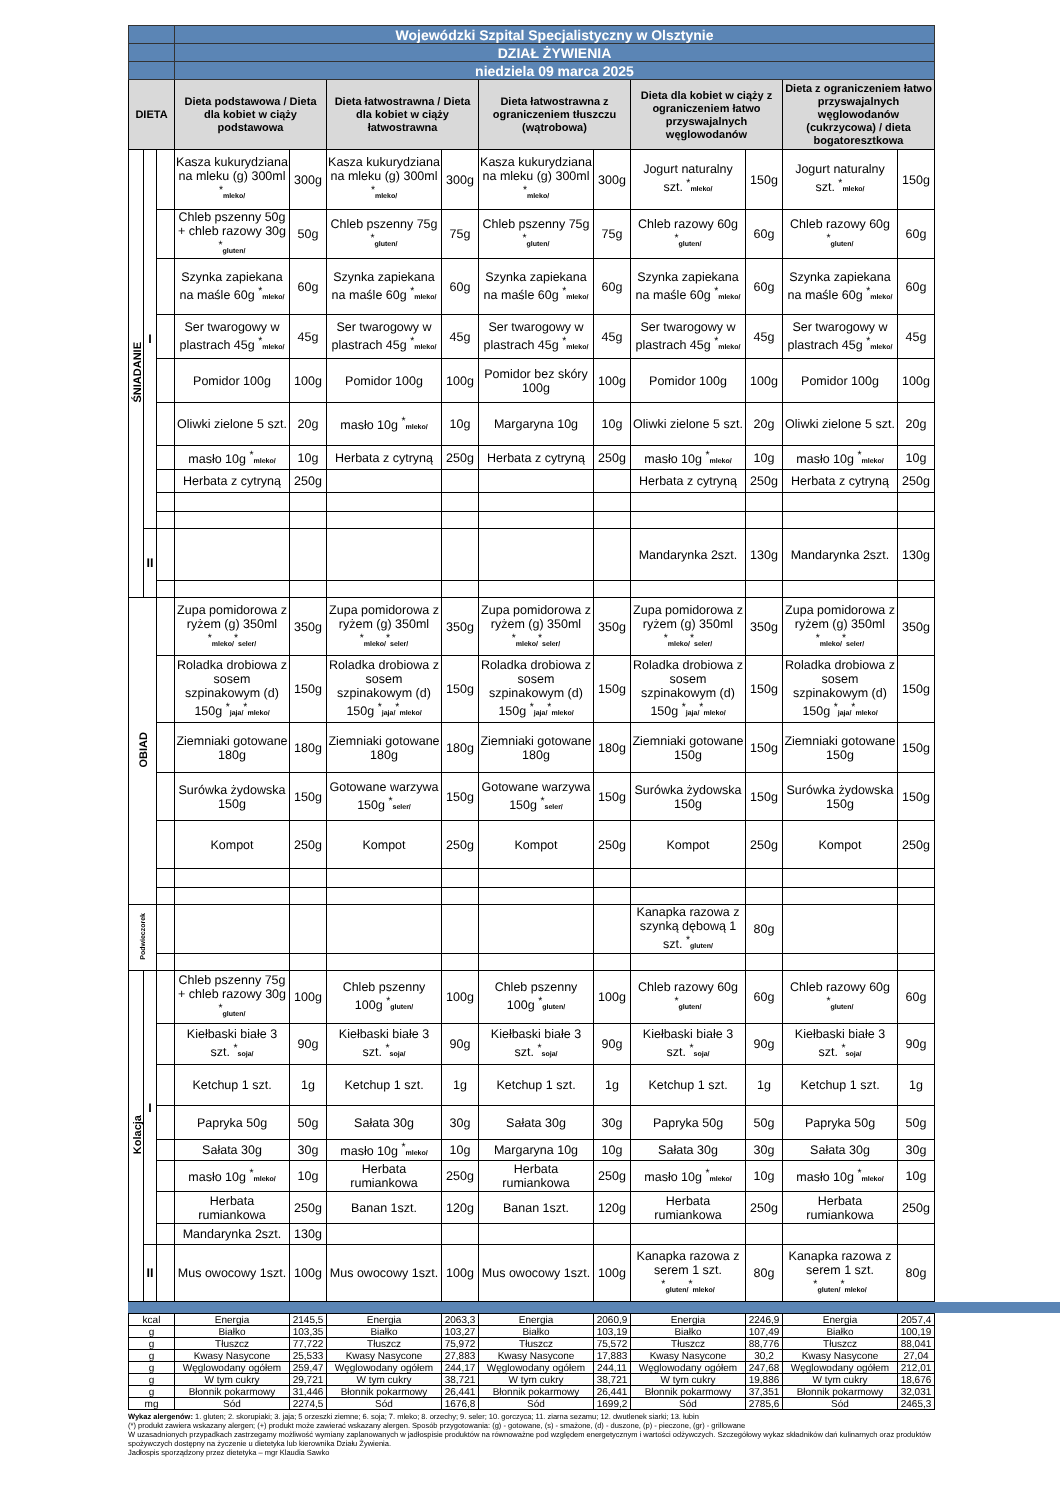| | | | Wojewódzki Szpital Specjalistyczny w Olsztynie | | | | | | | | | |
| | | | DZIAŁ ŻYWIENIA | | | | | | | | | |
| | | | niedziela 09 marca 2025 | | | | | | | | | |
| DIETA | | | Dieta podstawowa / Dieta dla kobiet w ciąży podstawowa | | Dieta łatwostrawna / Dieta dla kobiet w ciąży łatwostrawna | | Dieta łatwostrawna z ograniczeniem tłuszczu (wątrobowa) | | Dieta dla kobiet w ciąży z ograniczeniem łatwo przyswajalnych węglowodanów | | Dieta z ograniczeniem łatwo przyswajalnych węglowodanów (cukrzycowa) / dieta bogatoresztkowa | |
| ŚNIADANIE | I | | Kasza kukurydziana na mleku (g) 300ml <sup>*</sup> mleko/ | 300g | Kasza kukurydziana na mleku (g) 300ml <sup>*</sup> mleko/ | 300g | Kasza kukurydziana na mleku (g) 300ml <sup>*</sup> mleko/ | 300g | Jogurt naturalny szt. <sup>*</sup> mleko/ | 150g | Jogurt naturalny szt. <sup>*</sup> mleko/ | 150g |
| | | | Chleb pszenny 50g + chleb razowy 30g <sup>*</sup> gluten/ | 50g | Chleb pszenny 75g <sup>*</sup> gluten/ | 75g | Chleb pszenny 75g <sup>*</sup> gluten/ | 75g | Chleb razowy 60g <sup>*</sup> gluten/ | 60g | Chleb razowy 60g <sup>*</sup> gluten/ | 60g |
| | | | Szynka zapiekana na maśle 60g <sup>*</sup> mleko/ | 60g | Szynka zapiekana na maśle 60g <sup>*</sup> mleko/ | 60g | Szynka zapiekana na maśle 60g <sup>*</sup> mleko/ | 60g | Szynka zapiekana na maśle 60g <sup>*</sup> mleko/ | 60g | Szynka zapiekana na maśle 60g <sup>*</sup> mleko/ | 60g |
| | | | Ser twarogowy w plastrach 45g <sup>*</sup> mleko/ | 45g | Ser twarogowy w plastrach 45g <sup>*</sup> mleko/ | 45g | Ser twarogowy w plastrach 45g <sup>*</sup> mleko/ | 45g | Ser twarogowy w plastrach 45g <sup>*</sup> mleko/ | 45g | Ser twarogowy w plastrach 45g <sup>*</sup> mleko/ | 45g |
| | | | Pomidor 100g | 100g | Pomidor 100g | 100g | Pomidor bez skóry 100g | 100g | Pomidor 100g | 100g | Pomidor 100g | 100g |
| | | | Oliwki zielone 5 szt. | 20g | masło 10g <sup>*</sup> mleko/ | 10g | Margaryna 10g | 10g | Oliwki zielone 5 szt. | 20g | Oliwki zielone 5 szt. | 20g |
| | | | masło 10g <sup>*</sup> mleko/ | 10g | Herbata z cytryną | 250g | Herbata z cytryną | 250g | masło 10g <sup>*</sup> mleko/ | 10g | masło 10g <sup>*</sup> mleko/ | 10g |
| | | | Herbata z cytryną | 250g | | | | | Herbata z cytryną | 250g | Herbata z cytryną | 250g |
| | II | | | | | | | | Mandarynka 2szt. | 130g | Mandarynka 2szt. | 130g |
| OBIAD | | | Zupa pomidorowa z ryżem (g) 350ml <sup>*</sup> mleko/<sup>*</sup> seler/ | 350g | Zupa pomidorowa z ryżem (g) 350ml <sup>*</sup> mleko/<sup>*</sup> seler/ | 350g | Zupa pomidorowa z ryżem (g) 350ml <sup>*</sup> mleko/<sup>*</sup> seler/ | 350g | Zupa pomidorowa z ryżem (g) 350ml <sup>*</sup> mleko/<sup>*</sup> seler/ | 350g | Zupa pomidorowa z ryżem (g) 350ml <sup>*</sup> mleko/<sup>*</sup> seler/ | 350g |
| | | | Roladka drobiowa z sosem szpinakowym (d) 150g <sup>*</sup> jaja/<sup>*</sup> mleko/ | 150g | Roladka drobiowa z sosem szpinakowym (d) 150g <sup>*</sup> jaja/<sup>*</sup> mleko/ | 150g | Roladka drobiowa z sosem szpinakowym (d) 150g <sup>*</sup> jaja/<sup>*</sup> mleko/ | 150g | Roladka drobiowa z sosem szpinakowym (d) 150g <sup>*</sup> jaja/<sup>*</sup> mleko/ | 150g | Roladka drobiowa z sosem szpinakowym (d) 150g <sup>*</sup> jaja/<sup>*</sup> mleko/ | 150g |
| | | | Ziemniaki gotowane 180g | 180g | Ziemniaki gotowane 180g | 180g | Ziemniaki gotowane 180g | 180g | Ziemniaki gotowane 150g | 150g | Ziemniaki gotowane 150g | 150g |
| | | | Surówka żydowska 150g | 150g | Gotowane warzywa 150g <sup>*</sup> seler/ | 150g | Gotowane warzywa 150g <sup>*</sup> seler/ | 150g | Surówka żydowska 150g | 150g | Surówka żydowska 150g | 150g |
| | | | Kompot | 250g | Kompot | 250g | Kompot | 250g | Kompot | 250g | Kompot | 250g |
| Podwieczorek | | | | | | | | | Kanapka razowa z szynką dębową 1 szt. <sup>*</sup> gluten/ | 80g | | |
| Kolacja | I | | Chleb pszenny 75g + chleb razowy 30g <sup>*</sup> gluten/ | 100g | Chleb pszenny 100g <sup>*</sup> gluten/ | 100g | Chleb pszenny 100g <sup>*</sup> gluten/ | 100g | Chleb razowy 60g <sup>*</sup> gluten/ | 60g | Chleb razowy 60g <sup>*</sup> gluten/ | 60g |
| | | | Kiełbaski białe 3 szt. <sup>*</sup> soja/ | 90g | Kiełbaski białe 3 szt. <sup>*</sup> soja/ | 90g | Kiełbaski białe 3 szt. <sup>*</sup> soja/ | 90g | Kiełbaski białe 3 szt. <sup>*</sup> soja/ | 90g | Kiełbaski białe 3 szt. <sup>*</sup> soja/ | 90g |
| | | | Ketchup 1 szt. | 1g | Ketchup 1 szt. | 1g | Ketchup 1 szt. | 1g | Ketchup 1 szt. | 1g | Ketchup 1 szt. | 1g |
| | | | Papryka 50g | 50g | Sałata 30g | 30g | Sałata 30g | 30g | Papryka 50g | 50g | Papryka 50g | 50g |
| | | | Sałata 30g | 30g | masło 10g <sup>*</sup> mleko/ | 10g | Margaryna 10g | 10g | Sałata 30g | 30g | Sałata 30g | 30g |
| | | | masło 10g <sup>*</sup> mleko/ | 10g | Herbata rumiankowa | 250g | Herbata rumiankowa | 250g | masło 10g <sup>*</sup> mleko/ | 10g | masło 10g <sup>*</sup> mleko/ | 10g |
| | | | Herbata rumiankowa | 250g | Banan 1szt. | 120g | Banan 1szt. | 120g | Herbata rumiankowa | 250g | Herbata rumiankowa | 250g |
| | | | Mandarynka 2szt. | 130g | | | | | | | | |
| | II | | Mus owocowy 1szt. | 100g | Mus owocowy 1szt. | 100g | Mus owocowy 1szt. | 100g | Kanapka razowa z serem 1 szt. <sup>*</sup> gluten/<sup>*</sup> mleko/ | 80g | Kanapka razowa z serem 1 szt. <sup>*</sup> gluten/<sup>*</sup> mleko/ | 80g |
| kcal | Energia | 2145,5 | Energia | 2063,3 | Energia | 2060,9 | Energia | 2246,9 | Energia | 2057,4 |
| g | Białko | 103,35 | Białko | 103,27 | Białko | 103,19 | Białko | 107,49 | Białko | 100,19 |
| g | Tłuszcz | 77,722 | Tłuszcz | 75,972 | Tłuszcz | 75,572 | Tłuszcz | 88,776 | Tłuszcz | 88,041 |
| g | Kwasy Nasycone | 25,533 | Kwasy Nasycone | 27,883 | Kwasy Nasycone | 17,883 | Kwasy Nasycone | 30,2 | Kwasy Nasycone | 27,04 |
| g | Węglowodany ogółem | 259,47 | Węglowodany ogółem | 244,17 | Węglowodany ogółem | 244,11 | Węglowodany ogółem | 247,68 | Węglowodany ogółem | 212,01 |
| g | W tym cukry | 29,721 | W tym cukry | 38,721 | W tym cukry | 38,721 | W tym cukry | 19,886 | W tym cukry | 18,676 |
| g | Błonnik pokarmowy | 31,446 | Błonnik pokarmowy | 26,441 | Błonnik pokarmowy | 26,441 | Błonnik pokarmowy | 37,351 | Błonnik pokarmowy | 32,031 |
| mg | Sód | 2274,5 | Sód | 1676,8 | Sód | 1699,2 | Sód | 2785,6 | Sód | 2465,3 |
Wykaz alergenów: 1. gluten; 2. skorupiaki; 3. jaja; 5 orzeszki ziemne; 6. soja; 7. mleko; 8. orzechy; 9. seler; 10. gorczyca; 11. ziarna sezamu; 12. dwutlenek siarki; 13. łubin
(*) produkt zawiera wskazany alergen; (+) produkt może zawierać wskazany alergen. Sposób przygotowania: (g) - gotowane, (s) - smażone, (d) - duszone, (p) - pieczone, (gr) - grillowane
W uzasadnionych przypadkach zastrzegamy możliwość wymiany zaplanowanych w jadłospisie produktów na równoważne pod względem energetycznym i wartości odżywczych. Szczegółowy wykaz składników dań kulinarnych oraz produktów spożywczych dostępny na życzenie u dietetyka lub kierownika Działu Żywienia.
Jadłospis sporządzony przez dietetyka – mgr Klaudia Sawko